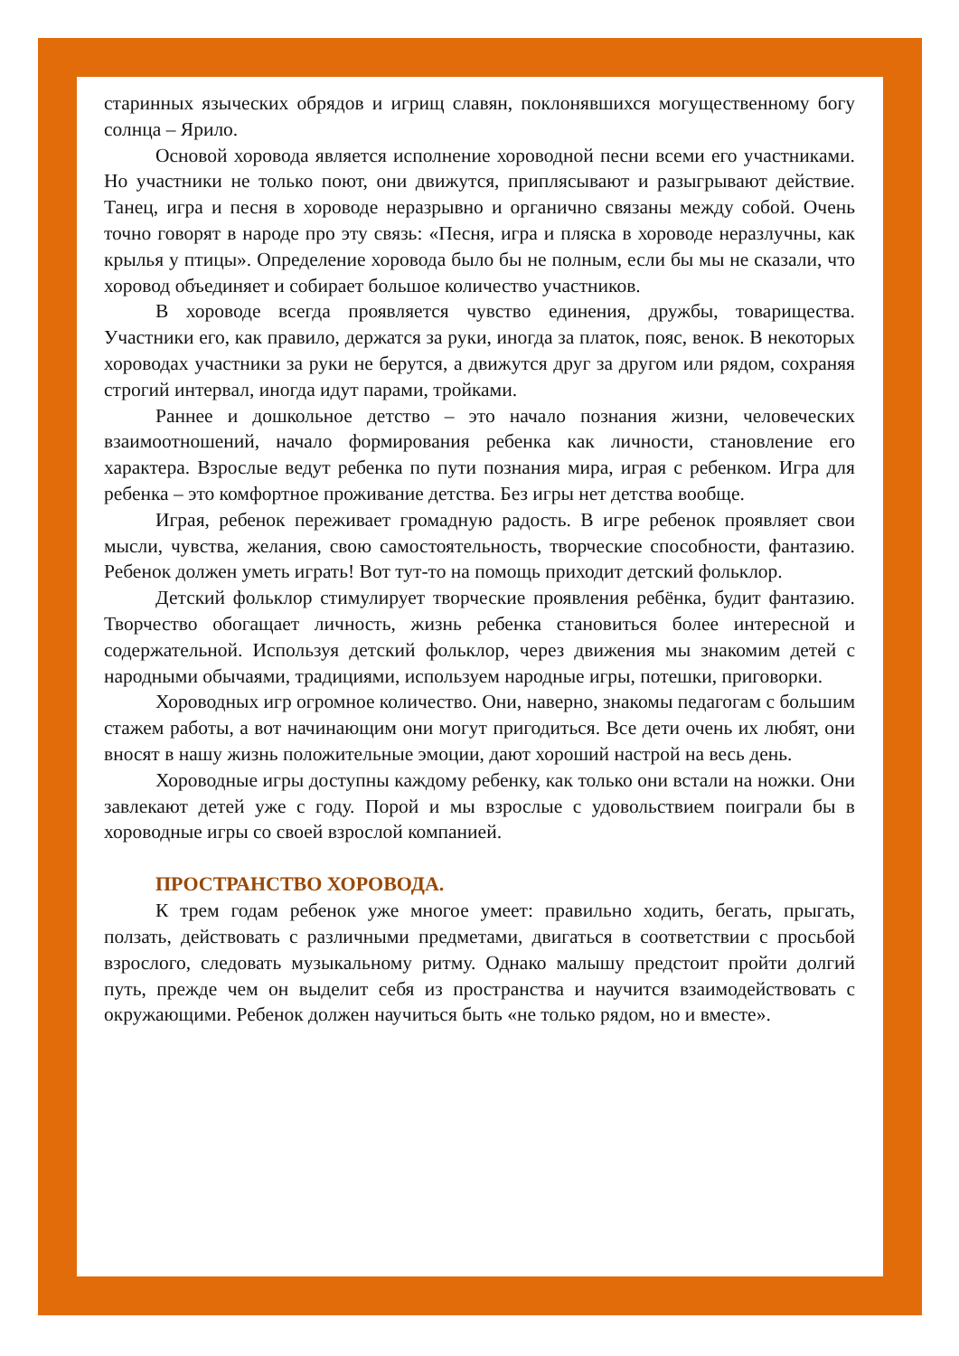старинных языческих обрядов и игрищ славян, поклонявшихся могущественному богу солнца – Ярило.
Основой хоровода является исполнение хороводной песни всеми его участниками. Но участники не только поют, они движутся, приплясывают и разыгрывают действие. Танец, игра и песня в хороводе неразрывно и органично связаны между собой. Очень точно говорят в народе про эту связь: «Песня, игра и пляска в хороводе неразлучны, как крылья у птицы». Определение хоровода было бы не полным, если бы мы не сказали, что хоровод объединяет и собирает большое количество участников.
В хороводе всегда проявляется чувство единения, дружбы, товарищества. Участники его, как правило, держатся за руки, иногда за платок, пояс, венок. В некоторых хороводах участники за руки не берутся, а движутся друг за другом или рядом, сохраняя строгий интервал, иногда идут парами, тройками.
Раннее и дошкольное детство – это начало познания жизни, человеческих взаимоотношений, начало формирования ребенка как личности, становление его характера. Взрослые ведут ребенка по пути познания мира, играя с ребенком. Игра для ребенка – это комфортное проживание детства. Без игры нет детства вообще.
Играя, ребенок переживает громадную радость. В игре ребенок проявляет свои мысли, чувства, желания, свою самостоятельность, творческие способности, фантазию. Ребенок должен уметь играть! Вот тут-то на помощь приходит детский фольклор.
Детский фольклор стимулирует творческие проявления ребёнка, будит фантазию. Творчество обогащает личность, жизнь ребенка становиться более интересной и содержательной. Используя детский фольклор, через движения мы знакомим детей с народными обычаями, традициями, используем народные игры, потешки, приговорки.
Хороводных игр огромное количество. Они, наверно, знакомы педагогам с большим стажем работы, а вот начинающим они могут пригодиться. Все дети очень их любят, они вносят в нашу жизнь положительные эмоции, дают хороший настрой на весь день.
Хороводные игры доступны каждому ребенку, как только они встали на ножки. Они завлекают детей уже с году. Порой и мы взрослые с удовольствием поиграли бы в хороводные игры со своей взрослой компанией.
ПРОСТРАНСТВО ХОРОВОДА.
К трем годам ребенок уже многое умеет: правильно ходить, бегать, прыгать, ползать, действовать с различными предметами, двигаться в соответствии с просьбой взрослого, следовать музыкальному ритму. Однако малышу предстоит пройти долгий путь, прежде чем он выделит себя из пространства и научится взаимодействовать с окружающими. Ребенок должен научиться быть «не только рядом, но и вместе».